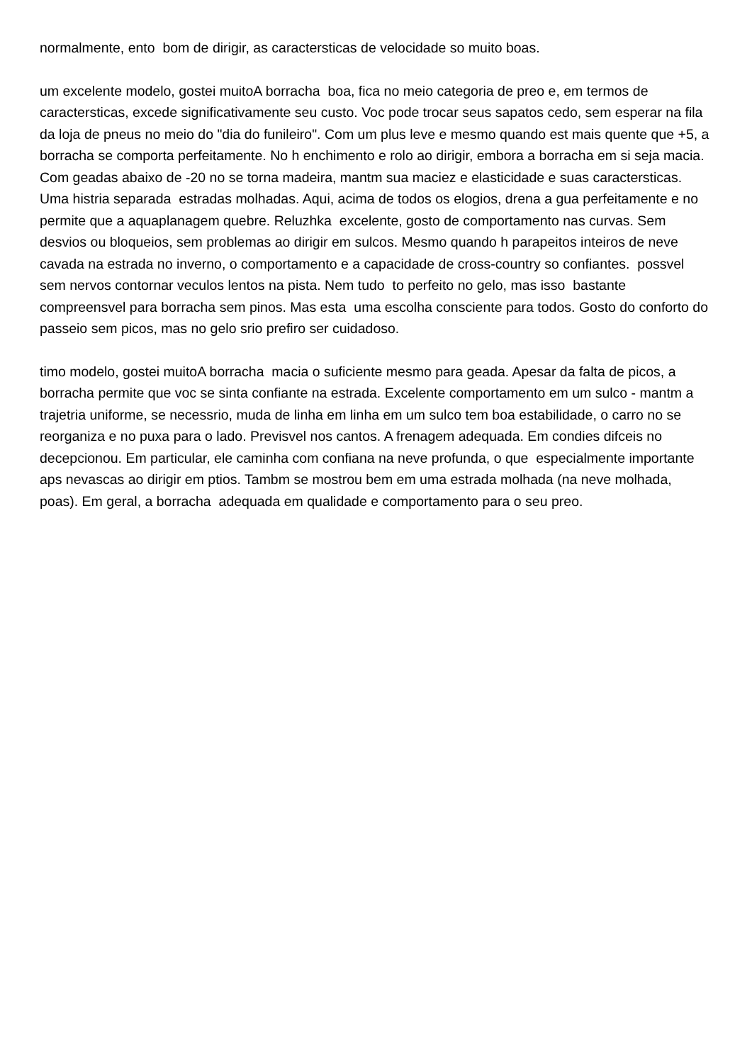normalmente, ento bom de dirigir, as caractersticas de velocidade so muito boas.
um excelente modelo, gostei muitoA borracha boa, fica no meio categoria de preo e, em termos de caractersticas, excede significativamente seu custo. Voc pode trocar seus sapatos cedo, sem esperar na fila da loja de pneus no meio do "dia do funileiro". Com um plus leve e mesmo quando est mais quente que +5, a borracha se comporta perfeitamente. No h enchimento e rolo ao dirigir, embora a borracha em si seja macia. Com geadas abaixo de -20 no se torna madeira, mantm sua maciez e elasticidade e suas caractersticas. Uma histria separada estradas molhadas. Aqui, acima de todos os elogios, drena a gua perfeitamente e no permite que a aquaplanagem quebre. Reluzhka excelente, gosto de comportamento nas curvas. Sem desvios ou bloqueios, sem problemas ao dirigir em sulcos. Mesmo quando h parapeitos inteiros de neve cavada na estrada no inverno, o comportamento e a capacidade de cross-country so confiantes. possvel sem nervos contornar veculos lentos na pista. Nem tudo to perfeito no gelo, mas isso bastante compreensvel para borracha sem pinos. Mas esta uma escolha consciente para todos. Gosto do conforto do passeio sem picos, mas no gelo srio prefiro ser cuidadoso.
timo modelo, gostei muitoA borracha macia o suficiente mesmo para geada. Apesar da falta de picos, a borracha permite que voc se sinta confiante na estrada. Excelente comportamento em um sulco - mantm a trajetria uniforme, se necessrio, muda de linha em linha em um sulco tem boa estabilidade, o carro no se reorganiza e no puxa para o lado. Previsvel nos cantos. A frenagem adequada. Em condies difceis no decepcionou. Em particular, ele caminha com confiana na neve profunda, o que especialmente importante aps nevascas ao dirigir em ptios. Tambm se mostrou bem em uma estrada molhada (na neve molhada, poas). Em geral, a borracha adequada em qualidade e comportamento para o seu preo.